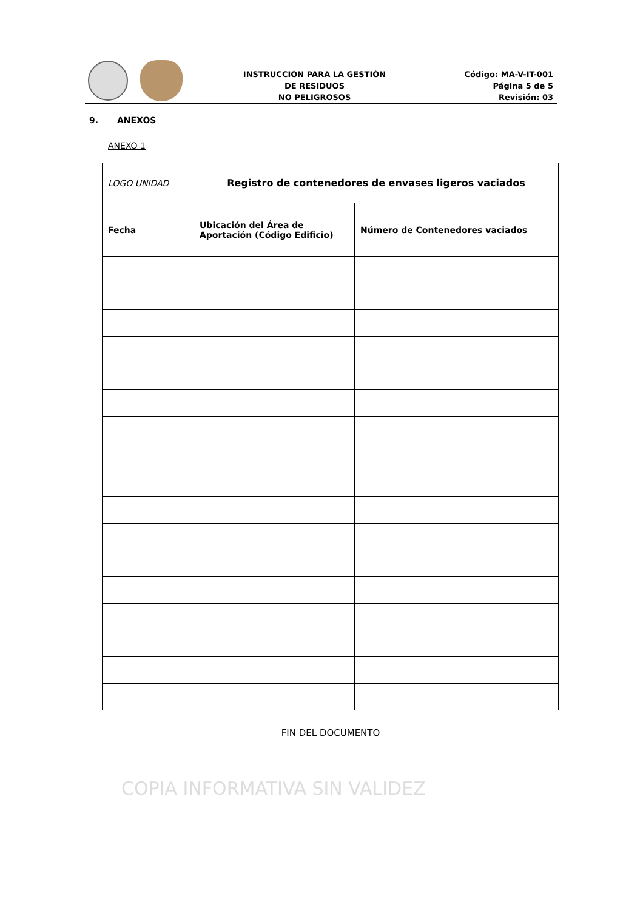INSTRUCCIÓN PARA LA GESTIÓN
DE RESIDUOS
NO PELIGROSOS
Código: MA-V-IT-001
Página 5 de 5
Revisión: 03
9. ANEXOS
ANEXO 1
| LOGO UNIDAD | Registro de contenedores de envases ligeros vaciados | |
| Fecha | Ubicación del Área de Aportación (Código Edificio) | Número de Contenedores vaciados |
FIN DEL DOCUMENTO
COPIA INFORMATIVA SIN VALIDEZ